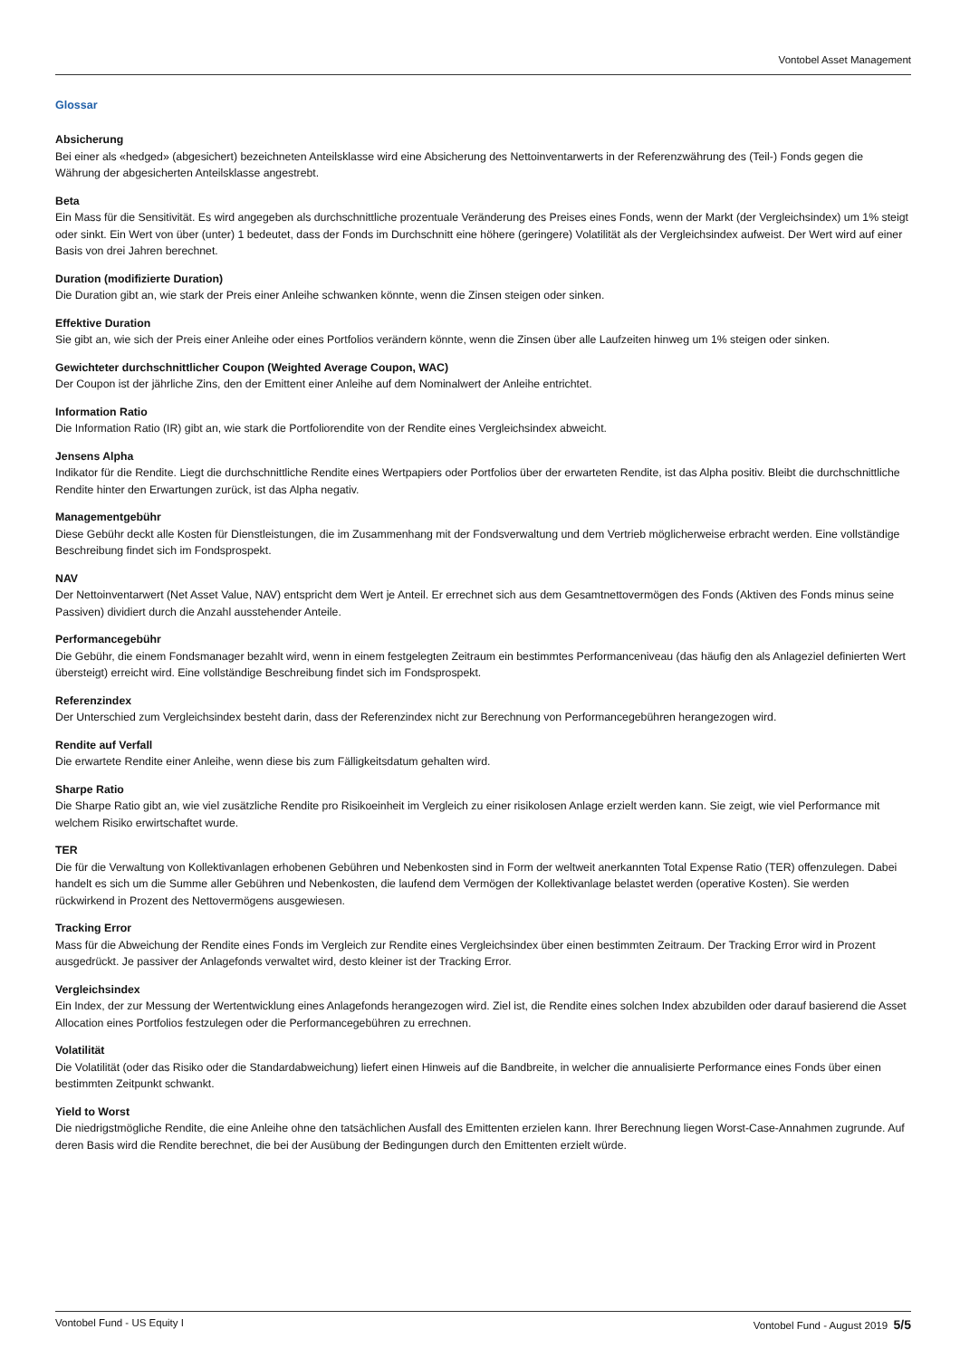Vontobel Asset Management
Glossar
Absicherung
Bei einer als «hedged» (abgesichert) bezeichneten Anteilsklasse wird eine Absicherung des Nettoinventarwerts in der Referenzwährung des (Teil-) Fonds gegen die Währung der abgesicherten Anteilsklasse angestrebt.
Beta
Ein Mass für die Sensitivität. Es wird angegeben als durchschnittliche prozentuale Veränderung des Preises eines Fonds, wenn der Markt (der Vergleichsindex) um 1% steigt oder sinkt. Ein Wert von über (unter) 1 bedeutet, dass der Fonds im Durchschnitt eine höhere (geringere) Volatilität als der Vergleichsindex aufweist. Der Wert wird auf einer Basis von drei Jahren berechnet.
Duration (modifizierte Duration)
Die Duration gibt an, wie stark der Preis einer Anleihe schwanken könnte, wenn die Zinsen steigen oder sinken.
Effektive Duration
Sie gibt an, wie sich der Preis einer Anleihe oder eines Portfolios verändern könnte, wenn die Zinsen über alle Laufzeiten hinweg um 1% steigen oder sinken.
Gewichteter durchschnittlicher Coupon (Weighted Average Coupon, WAC)
Der Coupon ist der jährliche Zins, den der Emittent einer Anleihe auf dem Nominalwert der Anleihe entrichtet.
Information Ratio
Die Information Ratio (IR) gibt an, wie stark die Portfoliorendite von der Rendite eines Vergleichsindex abweicht.
Jensens Alpha
Indikator für die Rendite. Liegt die durchschnittliche Rendite eines Wertpapiers oder Portfolios über der erwarteten Rendite, ist das Alpha positiv. Bleibt die durchschnittliche Rendite hinter den Erwartungen zurück, ist das Alpha negativ.
Managementgebühr
Diese Gebühr deckt alle Kosten für Dienstleistungen, die im Zusammenhang mit der Fondsverwaltung und dem Vertrieb möglicherweise erbracht werden. Eine vollständige Beschreibung findet sich im Fondsprospekt.
NAV
Der Nettoinventarwert (Net Asset Value, NAV) entspricht dem Wert je Anteil. Er errechnet sich aus dem Gesamtnettovermögen des Fonds (Aktiven des Fonds minus seine Passiven) dividiert durch die Anzahl ausstehender Anteile.
Performancegebühr
Die Gebühr, die einem Fondsmanager bezahlt wird, wenn in einem festgelegten Zeitraum ein bestimmtes Performanceniveau (das häufig den als Anlageziel definierten Wert übersteigt) erreicht wird. Eine vollständige Beschreibung findet sich im Fondsprospekt.
Referenzindex
Der Unterschied zum Vergleichsindex besteht darin, dass der Referenzindex nicht zur Berechnung von Performancegebühren herangezogen wird.
Rendite auf Verfall
Die erwartete Rendite einer Anleihe, wenn diese bis zum Fälligkeitsdatum gehalten wird.
Sharpe Ratio
Die Sharpe Ratio gibt an, wie viel zusätzliche Rendite pro Risikoeinheit im Vergleich zu einer risikolosen Anlage erzielt werden kann. Sie zeigt, wie viel Performance mit welchem Risiko erwirtschaftet wurde.
TER
Die für die Verwaltung von Kollektivanlagen erhobenen Gebühren und Nebenkosten sind in Form der weltweit anerkannten Total Expense Ratio (TER) offenzulegen. Dabei handelt es sich um die Summe aller Gebühren und Nebenkosten, die laufend dem Vermögen der Kollektivanlage belastet werden (operative Kosten). Sie werden rückwirkend in Prozent des Nettovermögens ausgewiesen.
Tracking Error
Mass für die Abweichung der Rendite eines Fonds im Vergleich zur Rendite eines Vergleichsindex über einen bestimmten Zeitraum. Der Tracking Error wird in Prozent ausgedrückt. Je passiver der Anlagefonds verwaltet wird, desto kleiner ist der Tracking Error.
Vergleichsindex
Ein Index, der zur Messung der Wertentwicklung eines Anlagefonds herangezogen wird. Ziel ist, die Rendite eines solchen Index abzubilden oder darauf basierend die Asset Allocation eines Portfolios festzulegen oder die Performancegebühren zu errechnen.
Volatilität
Die Volatilität (oder das Risiko oder die Standardabweichung) liefert einen Hinweis auf die Bandbreite, in welcher die annualisierte Performance eines Fonds über einen bestimmten Zeitpunkt schwankt.
Yield to Worst
Die niedrigstmögliche Rendite, die eine Anleihe ohne den tatsächlichen Ausfall des Emittenten erzielen kann. Ihrer Berechnung liegen Worst-Case-Annahmen zugrunde. Auf deren Basis wird die Rendite berechnet, die bei der Ausübung der Bedingungen durch den Emittenten erzielt würde.
Vontobel Fund - US Equity I Vontobel Fund - August 2019 5/5